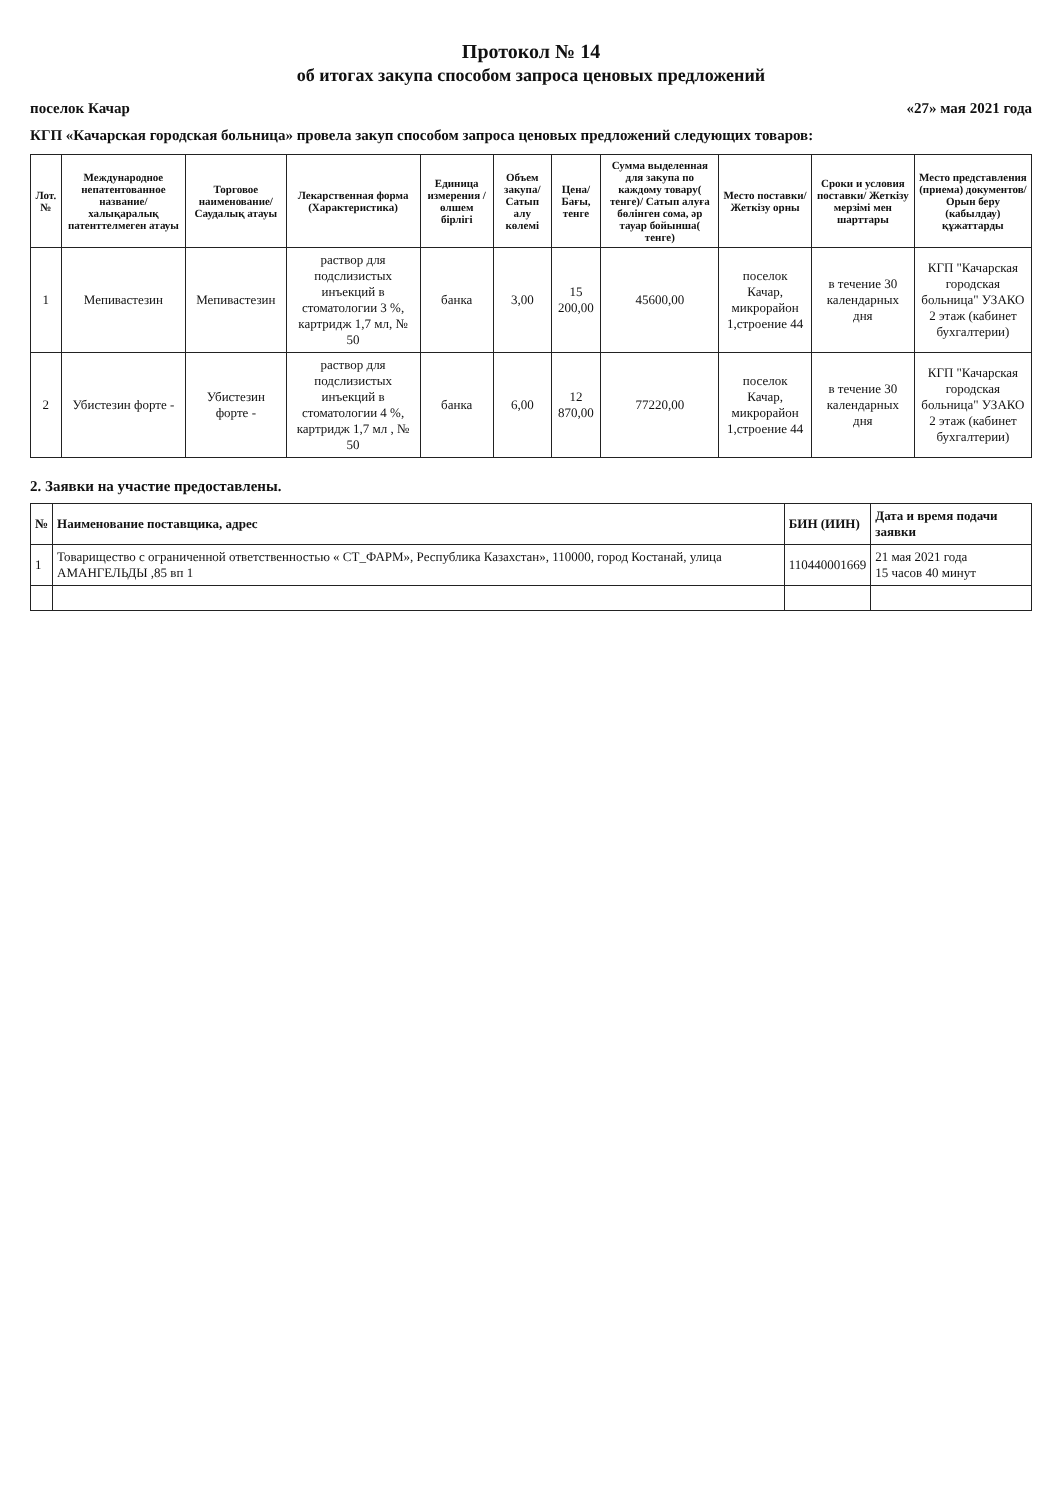Протокол № 14
об итогах закупа способом запроса ценовых предложений
поселок Качар «27» мая 2021 года
КГП «Качарская городская больница» провела закуп способом запроса ценовых предложений следующих товаров:
| Лот.№ | Международное непатентованное название/халықаралық патенттелмеген атауы | Торговое наименование/Саудалық атауы | Лекарственная форма (Характеристика) | Единица измерения /өлшем бірлігі | Объем закупа/Сатып алу көлемі | Цена/Бағы, тенге | Сумма выделенная для закупа по каждому товару( тенге)/ Сатып алуға бөлінген сома, әр тауар бойынша( тенге) | Место поставки/ Жеткізу орны | Сроки и условия поставки/ Жеткізу мерзімі мен шарттары | Место представления (приема) документов/ Орын беру (кабылдау) құжаттарды |
| --- | --- | --- | --- | --- | --- | --- | --- | --- | --- | --- |
| 1 | Мепивастезин | Мепивастезин | раствор для подслизистых инъекций в стоматологии 3 %, картридж 1,7 мл, № 50 | банка | 3,00 | 15 200,00 | 45600,00 | поселок Качар, микрорайон 1,строение 44 | в течение 30 календарных дня | КГП "Качарская городская больница" УЗАКО 2 этаж (кабинет бухгалтерии) |
| 2 | Убистезин форте - | Убистезин форте - | раствор для подслизистых инъекций в стоматологии 4 %, картридж 1,7 мл , № 50 | банка | 6,00 | 12 870,00 | 77220,00 | поселок Качар, микрорайон 1,строение 44 | в течение 30 календарных дня | КГП "Качарская городская больница" УЗАКО 2 этаж (кабинет бухгалтерии) |
2. Заявки на участие предоставлены.
| № | Наименование поставщика, адрес | БИН (ИИН) | Дата и время подачи заявки |
| --- | --- | --- | --- |
| 1 | Товарищество с ограниченной ответственностью « СТ_ФАРМ», Республика Казахстан», 110000, город Костанай, улица АМАНГЕЛЬДЫ ,85 вп 1 | 110440001669 | 21 мая 2021 года 15 часов 40 минут |